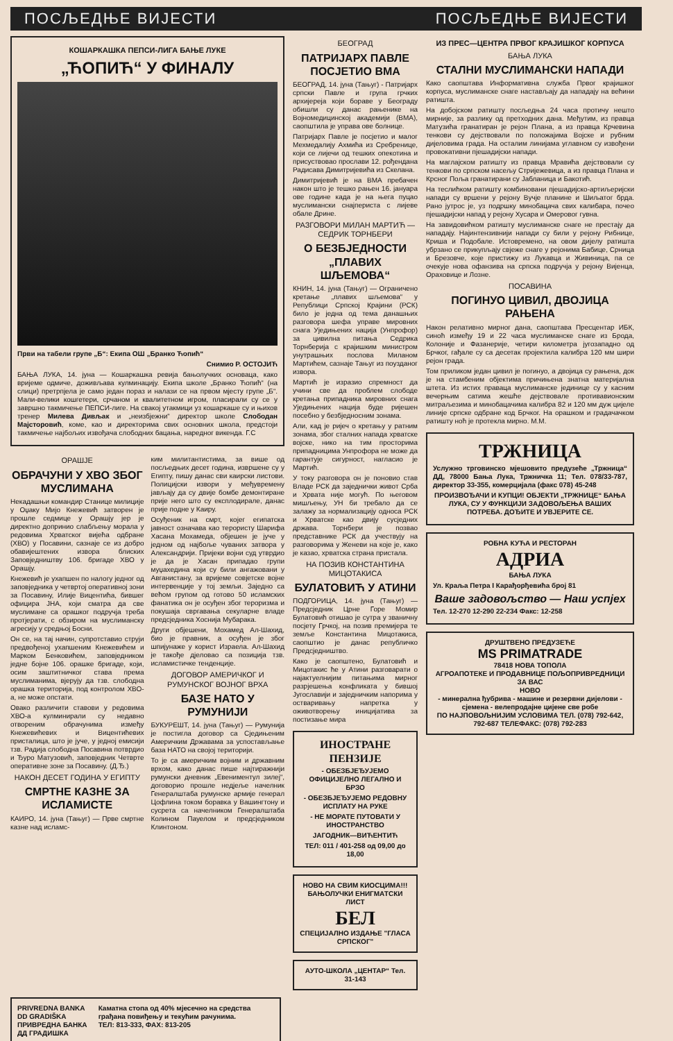ПОСЉЕДЊЕ ВИЈЕСТИ ПОСЉЕДЊЕ ВИЈЕСТИ
КОШАРКАШКА ПЕПСИ-ЛИГА БАЊЕ ЛУКЕ
„ЋОПИЋ“ У ФИНАЛУ
Први на табели групе „Б“: Екипа ОШ „Бранко Ћопић“
Снимио Р. ОСТОЈИЋ
БАЊА ЛУКА, 14. јуна — Кошаркашка ревија бањолучких основаца, како вријеме одмиче, доживљава кулминацију. Екипа школе „Бранко Ћопић“ (на слици) претрпјела је само један пораз и налази се на првом мјесту групе „Б“. Мали-велики кошгетери, срчаном и квалитетном игром, пласирали су се у завршно такмичење ПЕПСИ-лиге. На свакој утакмици уз кошаркаше су и њихов тренер Милева Дивљак и „неизбјежни“ директор школе Слободан Мајсторовић, коме, као и директорима свих основних школа, предстоји такмичење најбољих извођача слободних бацања, наредног викенда. Г.С
ОРАШЈЕ
ОБРАЧУНИ У ХВО ЗБОГ МУСЛИМАНА
Некадашњи командир Станице милиције у Оџаку Мијо Кнежевић затворен је прошле седмице у Орашју јер је директно допринио слабљењу морала у редовима Хрватског вијећа одбране (ХВО) у Посавини, сазнаје се из добро обавијештених извора блиских Заповједништву 106. бригаде ХВО у Орашју.
Кнежевић је ухапшен по налогу једног од заповједника у четвртој оперативној зони за Посавину, Илије Вицентића, бившег официра ЈНА, који сматра да све муслимане са орашког подручја треба протјерати, с обзиром на муслиманску агресију у средњој Босни.
Он се, на тај начин, супротставио струји предвођеној ухапшеним Кнежевићем и Марком Бенковићем, заповједником једне бојне 106. орашке бригаде, који, осим заштитничког става према муслиманима, вјерују да тзв. слободна орашка територија, под контролом ХВО-а, не може опстати.
Овако различити ставови у редовима ХВО-а кулминирали су недавно отвореним обрачунима између Кнежевићевих и Вицентићевих присталица, што је јуче, у једној емисији тзв. Радија слободна Посавина потврдио и Ђуро Матузовић, заповједник Четврте оперативне зоне за Посавину. (Д.Ђ.)
НАКОН ДЕСЕТ ГОДИНА У ЕГИПТУ
СМРТНЕ КАЗНЕ ЗА ИСЛАМИСТЕ
КАИРО, 14. јуна (Тањуг) — Прве смртне казне над исламс-
ким милитантистима, за више од посљедњих десет година, извршене су у Египту, пишу данас сви каирски листови. Полицијски извори у међувремену јављају да су двије бомбе демонтиране прије него што су експлодирале, данас прије подне у Каиру.
Осуђеник на смрт, којег египатска јавност означава као терористу Шарифа Хасана Мохамеда, објешен је јуче у једном од најбоље чуваних затвора у Александрији. Пријеки војни суд утврдио је да је Хасан припадао групи муџахедина који су били ангажовани у Авганистану, за вријеме совјетске војне интервенције у тој земљи. Заједно са већом групом од готово 50 исламских фанатика он је осуђен због тероризма и покушаја свргавања секуларне владе предсједника Хоснија Мубарака.
Други објешени, Мохамед Ал-Шахид, био је правник, а осуђен је због шпијунаже у корист Израела. Ал-Шахид је такође дјеловао са позиција тзв. исламистичке тенденције.
ДОГОВОР АМЕРИЧКОГ И РУМУНСКОГ ВОЈНОГ ВРХА
БАЗЕ НАТО У РУМУНИЈИ
БУКУРЕШТ, 14. јуна (Тањуг) — Румунија је постигла договор са Сједињеним Америчким Државама за успостављање база НАТО на својој територији.
То је са америчким војним и државним врхом, како данас пише најтиражнији румунски дневник „Евениментул зилеј“, договорио прошле недјеље начелник Генералштаба румунске армије генерал Цофлина током боравка у Вашингтону и сусрета са начелником Генералштаба Колином Пауелом и предсједником Клинтоном.
БЕОГРАД
ПАТРИЈАРХ ПАВЛЕ ПОСЈЕТИО ВМА
БЕОГРАД, 14. јуна (Тањуг) - Патријарх српски Павле и група грчких архијереја који бораве у Београду обишли су данас рањенике на Војномедицинској академији (ВМА), саопштила је управа ове болнице.
Патријарх Павле је посјетио и малог Мехмедалију Ахмића из Сребренице, који се лијечи од тешких опекотина и присуствовао прослави 12. рођендана Радисава Димитријевића из Скелана.
Димитријевић је на ВМА пребачен након што је тешко рањен 16. јануара ове године када је на њега пуцао муслимански снајпериста с лијеве обале Дрине.
РАЗГОВОРИ МИЛАН МАРТИЋ — СЕДРИК ТОРНБЕРИ
О БЕЗБЈЕДНОСТИ „ПЛАВИХ ШЉЕМОВА“
КНИН, 14. јуна (Тањуг) — Ограничено кретање „плавих шљемова“ у Републици Српској Крајини (РСК) било је једна од тема данашњих разговора шефа управе мировних снага Уједињених нација (Унпрофор) за цивилна питања Седрика Торнберија с крајишким министром унутрашњих послова Миланом Мартићем, сазнаје Тањуг из поузданог извора.
Мартић је изразио спремност да учини све да проблем слободе кретања припадника мировних снага Уједињених нација буде ријешен посебно у безбједносним зонама.
Али, кад је ријеч о кретању у ратним зонама, због сталних напада хрватске војске, нико на тим просторима припадницима Унпрофора не може да гарантује сигурност, нагласио је Мартић.
У току разговора он је поновио став Владе РСК да заједнички живот Срба и Хрвата није могућ. По његовом мишљењу, УН би требало да се залажу за нормализацију односа РСК и Хрватске као двију сусједних држава. Торнбери је позвао представнике РСК да учествују на разговорима у Женеви на које је, како је казао, хрватска страна пристала.
НА ПОЗИВ КОНСТАНТИНА МИЦОТАКИСА
БУЛАТОВИЋ У АТИНИ
ПОДГОРИЦА, 14. јуна (Тањуг) — Предсједник Црне Горе Момир Булатовић отишао је сутра у званичну посјету Грчкој, на позив премијера те земље Константина Мицотакиса, саопштио је данас републичко Предсједништво.
Како је саопштено, Булатовић и Мицотакис ће у Атини разговарати о најактуелнијим питањима мирног разрјешења конфликата у бившој Југославији и заједничким напорима у остваривању напретка у оживотворењу иницијатива за постизање мира
ИНОСТРАНЕ ПЕНЗИЈЕ
- ОБЕЗБЈЕЂУЈЕМО ОФИЦИЈЕЛНО ЛЕГАЛНО И БРЗО
- ОБЕЗБЈЕЂУЈЕМО РЕДОВНУ ИСПЛАТУ НА РУКЕ
- НЕ МОРАТЕ ПУТОВАТИ У ИНОСТРАНСТВО
ЈАГОДНИК—ВИЋЕНТИЋ
ТЕЛ: 011 / 401-258 од 09,00 до 18,00
НОВО НА СВИМ КИОСЦИМА!!!
БАЊОЛУЧКИ ЕНИГМАТСКИ ЛИСТ
БЕЛ
СПЕЦИЈАЛНО ИЗДАЊЕ "ГЛАСА СРПСКОГ"
АУТО-ШКОЛА „ЦЕНТАР“ Тел. 31-143
ИЗ ПРЕС—ЦЕНТРА ПРВОГ КРАЈИШКОГ КОРПУСА
БАЊА ЛУКА
СТАЛНИ МУСЛИМАНСКИ НАПАДИ
Како саопштава Информативна служба Првог крајишког корпуса, муслиманске снаге настављају да нападају на већини ратишта.
На добојском ратишту посљедња 24 часа протичу нешто мирније, за разлику од претходних дана. Међутим, из правца Матузића гранатиран је рејон Плана, а из правца Крчевина тенкови су дејствовали по положајима Војске и рубним дијеловима града. На осталим линијама углавном су извођени провокативни пјешадијски напади.
На маглајском ратишту из правца Мравића дејствовали су тенкови по српском насељу Стријежевица, а из правца Плана и Крсног Поља гранатирани су Јабланица и Бакотић.
На теслићком ратишту комбиновани пјешадијско-артиљеријски напади су вршени у рејону Вучје планине и Шиљатог брда. Рано јутрос је, уз подршку минобацача свих калибара, почео пјешадијски напад у рејону Хусара и Омеровог гувна.
На завидовићком ратишту муслиманске снаге не престају да нападају. Најинтензивнији напади су били у рејону Рибнице, Криша и Подобале. Истовремено, на овом дијелу ратишта убрзано се прикупљају свјеже снаге у рејонима Бабице, Срница и Брезовче, које пристижу из Лукавца и Живиница, па се очекује нова офанзива на српска подручја у рејону Вијенца, Ораховице и Лозне.
ПОСАВИНА
ПОГИНУО ЦИВИЛ, ДВОЈИЦА РАЊЕНА
Након релативно мирног дана, саопштава Пресцентар ИБК, синоћ између 19 и 22 часа муслиманске снаге из Брода, Колоније и Фазанерије, четири километра југозападно од Брчког, гађале су са десетак пројектила калибра 120 мм шири рејон града.
Том приликом један цивил је погинуо, а двојица су рањена, док је на стамбеним објектима причињена знатна материјална штета. Из истих праваца муслиманске јединице су у касним вечерњим сатима жешће дејствовале противавионским митраљезима и минобацачима калибра 82 и 120 мм дуж цијеле линије српске одбране код Брчког. На орашком и градачачком ратишту ноћ је протекла мирно. М.М.
ТРЖНИЦА
Услужно трговинско мјешовито предузеће „Тржница“ ДД, 78000 Бања Лука, Тржничка 11; Тел. 078/33-787, директор 33-355, комерцијала (факс 078) 45-248
ПРОИЗВОЂАЧИ И КУПЦИ! ОБЈЕКТИ „ТРЖНИЦЕ“ БАЊА ЛУКА, СУ У ФУНКЦИЈИ ЗАДОВОЉЕЊА ВАШИХ ПОТРЕБА. ДОЂИТЕ И УВЈЕРИТЕ СЕ.
РОБНА КУЋА И РЕСТОРАН
АДРИА
БАЊА ЛУКА
Ул. Краља Петра I Карађорђевића број 81
Ваше задовољство — Наш успјех
Тел. 12-270 12-290 22-234 Факс: 12-258
ДРУШТВЕНО ПРЕДУЗЕЋЕ
MS PRIMATRADE
78418 НОВА ТОПОЛА
АГРОАПОТЕКЕ И ПРОДАВНИЦЕ ПОЉОПРИВРЕДНИЦИ ЗА ВАС
НОВО
- минерална ђубрива - машине и резервни дијелови - сјемена - велепродајне цијене све робе
ПО НАЈПОВОЉНИЈИМ УСЛОВИМА ТЕЛ. (078) 792-642, 792-687 ТЕЛЕФАКС: (078) 792-283
PRIVREDNA BANKA DD GRADIŠKA
ПРИВРЕДНА БАНКА ДД ГРАДИШКА
Каматна стопа од 40% мјесечно на средства грађана повиђењу и текућим рачунима.
ТЕЛ: 813-333, ФАХ: 813-205